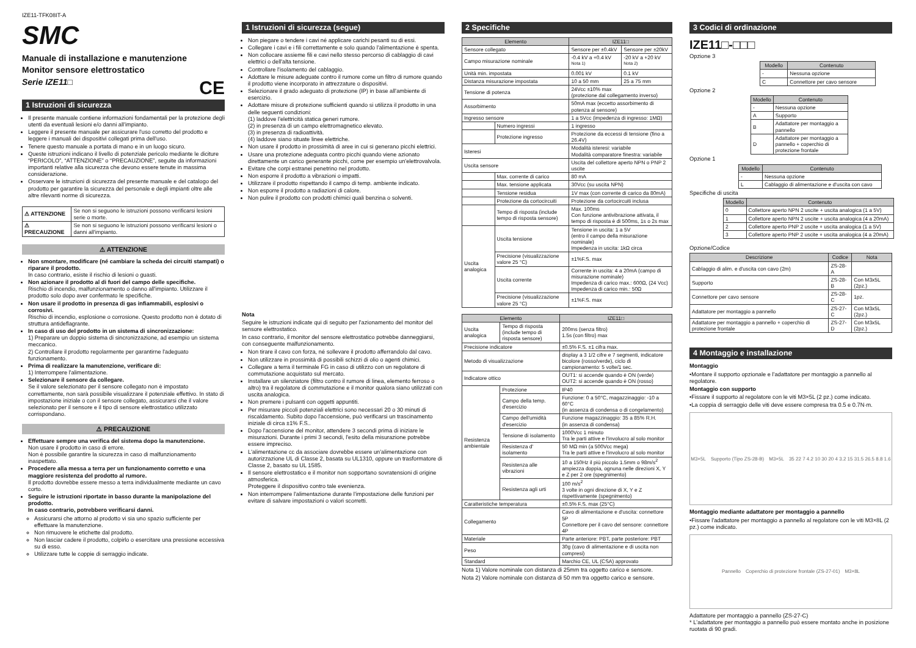IZE11-TFK08IT-A
SMC
Manuale di installazione e manutenzione
Monitor sensore elettrostatico
Serie IZE11□ CE
1 Istruzioni di sicurezza
Il presente manuale contiene informazioni fondamentali per la protezione degli utenti da eventuali lesioni e/o danni all'impianto.
Leggere il presente manuale per assicurare l'uso corretto del prodotto e leggere i manuali dei dispositivi collegati prima dell'uso.
Tenere questo manuale a portata di mano e in un luogo sicuro.
Queste istruzioni indicano il livello di potenziale pericolo mediante le diciture “PERICOLO”, “ATTENZIONE” o “PRECAUZIONE”, seguite da informazioni importanti relative alla sicurezza che devono essere tenute in massima considerazione.
Osservare le istruzioni di sicurezza del presente manuale e del catalogo del prodotto per garantire la sicurezza del personale e degli impianti oltre alle altre rilevanti norme di sicurezza.
| ⚠ ATTENZIONE | Se non si seguono le istruzioni possono verificarsi lesioni serie o morte. |
| ⚠ PRECAUZIONE | Se non si seguono le istruzioni possono verificarsi lesioni o danni all'impianto. |
⚠ ATTENZIONE
Non smontare, modificare (né cambiare la scheda dei circuiti stampati) o riparare il prodotto.
In caso contrario, esiste il rischio di lesioni o guasti.
Non azionare il prodotto al di fuori del campo delle specifiche.
Rischio di incendio, malfunzionamento o danno all'impianto. Utilizzare il prodotto solo dopo aver confermato le specifiche.
Non usare il prodotto in presenza di gas infiammabili, esplosivi o corrosivi.
Rischio di incendio, esplosione o corrosione. Questo prodotto non è dotato di struttura antideflagrante.
In caso di uso del prodotto in un sistema di sincronizzazione:
1) Preparare un doppio sistema di sincronizzazione, ad esempio un sistema meccanico.
2) Controllare il prodotto regolarmente per garantirne l'adeguato funzionamento.
Prima di realizzare la manutenzione, verificare di:
1) Interrompere l'alimentazione.
Selezionare il sensore da collegare.
Se il valore selezionato per il sensore collegato non è impostato correttamente, non sarà possibile visualizzare il potenziale effettivo. In stato di impostazione iniziale o con il sensore collegato, assicurarsi che il valore selezionato per il sensore e il tipo di sensore elettrostatico utilizzato corrispondano.
⚠ PRECAUZIONE
Effettuare sempre una verifica del sistema dopo la manutenzione.
Non usare il prodotto in caso di errore.
Non è possibile garantire la sicurezza in caso di malfunzionamento inaspettato.
Procedere alla messa a terra per un funzionamento corretto e una maggiore resistenza del prodotto al rumore.
Il prodotto dovrebbe essere messo a terra individualmente mediante un cavo corto.
Seguire le istruzioni riportate in basso durante la manipolazione del prodotto.
In caso contrario, potrebbero verificarsi danni.
Assicurarsi che attorno al prodotto vi sia uno spazio sufficiente per effettuare la manutenzione.
Non rimuovere le etichette dal prodotto.
Non lasciar cadere il prodotto, colpirlo o esercitare una pressione eccessiva su di esso.
Utilizzare tutte le coppie di serraggio indicate.
1 Istruzioni di sicurezza (segue)
Non piegare o tendere i cavi né applicare carichi pesanti su di essi.
Collegare i cavi e i fili correttamente e solo quando l'alimentazione è spenta.
Non collocare assieme fili e cavi nello stesso percorso di cablaggio di cavi elettrici o dell'alta tensione.
Controllare l'isolamento del cablaggio.
Adottare le misure adeguate contro il rumore come un filtro di rumore quando il prodotto viene incorporato in attrezzature o dispositivi.
Selezionare il grado adeguato di protezione (IP) in base all'ambiente di esercizio.
Adottare misure di protezione sufficienti quando si utilizza il prodotto in una delle seguenti condizioni:
(1) laddove l'elettricità statica generi rumore.
(2) in presenza di un campo elettromagnetico elevato.
(3) in presenza di radioattività.
(4) laddove siano situate linee elettriche.
Non usare il prodotto in prossimità di aree in cui si generano picchi elettrici.
Usare una protezione adeguata contro picchi quando viene azionato direttamente un carico generante picchi, come per esempio un'elettrovalvola.
Evitare che corpi estranei penetrino nel prodotto.
Non esporre il prodotto a vibrazioni o impatti.
Utilizzare il prodotto rispettando il campo di temp. ambiente indicato.
Non esporre il prodotto a radiazioni di calore.
Non pulire il prodotto con prodotti chimici quali benzina o solventi.
Nota
Seguire le istruzioni indicate qui di seguito per l'azionamento del monitor del sensore elettrostatico.
In caso contrario, il monitor del sensore elettrostatico potrebbe danneggiarsi, con conseguente malfunzionamento.
Non tirare il cavo con forza, né sollevare il prodotto afferrandolo dal cavo.
Non utilizzare in prossimità di possibili schizzi di olio o agenti chimici.
Collegare a terra il terminale FG in caso di utilizzo con un regolatore di commutazione acquistato sul mercato.
Installare un silenziatore (filtro contro il rumore di linea, elemento ferroso o altro) tra il regolatore di commutazione e il monitor qualora siano utilizzati con uscita analogica.
Non premere i pulsanti con oggetti appuntiti.
Per misurare piccoli potenziali elettrici sono necessari 20 o 30 minuti di riscaldamento. Subito dopo l'accensione, può verificarsi un trascinamento iniziale di circa ±1% F.S..
Dopo l'accensione del monitor, attendere 3 secondi prima di iniziare le misurazioni. Durante i primi 3 secondi, l'esito della misurazione potrebbe essere impreciso.
L'alimentazione cc da associare dovrebbe essere un'alimentazione con autorizzazione UL di Classe 2, basata su UL1310, oppure un trasformatore di Classe 2, basato su UL 1585.
Il sensore elettrostatico e il monitor non sopportano sovratensioni di origine atmosferica.
Proteggere il dispositivo contro tale evenienza.
Non interrompere l'alimentazione durante l'impostazione delle funzioni per evitare di salvare impostazioni o valori scorretti.
2 Specifiche
| Elemento | | IZE11□ | |
| --- | --- | --- | --- |
| Sensore collegato | | Sensore per ±0.4kV | Sensore per ±20kV |
| Campo misurazione nominale | | -0.4 kV a +0.4 kV <sup>Nota 1)</sup> | -20 kV a +20 kV <sup>Nota 2)</sup> |
| Unità min. impostata | | 0.001 kV | 0.1 kV |
| Distanza misurazione impostata | | 10 a 50 mm | 25 a 75 mm |
| Tensione di potenza | | 24Vcc ±10% max (protezione dal collegamento inverso) | |
| Assorbimento | | 50mA max (eccetto assorbimento di potenza al sensore) | |
| Ingresso sensore | | 1 a 5Vcc (impedenza di ingresso: 1MΩ) | |
| | Numero ingressi | 1 ingresso | |
| | Protezione ingresso | Protezione da eccessi di tensione (fino a 26.4V) | |
| Isteresi | | Modalità isteresi: variabile Modalità comparatore finestra: variabile | |
| Uscita sensore | | Uscita del collettore aperto NPN o PNP 2 uscite | |
| | Max. corrente di carico | 80 mA | |
| | Max. tensione applicata | 30Vcc (su uscita NPN) | |
| | Tensione residua | 1V max (con corrente di carico da 80mA) | |
| | Protezione da cortocircuiti | Protezione da cortocircuiti inclusa | |
| | Tempo di risposta (include tempo di risposta sensore) | Max. 100ms Con funzione antivibrazione attivata, il tempo di risposta è di 500ms, 1s o 2s max | |
| Uscita analogica | Uscita tensione | Tensione in uscita: 1 a 5V (entro il campo della misurazione nominale) Impedenza in uscita: 1kΩ circa | |
| | Precisione (visualizzazione valore 25 °C) | ±1%F.S. max | |
| | Uscita corrente | Corrente in uscita: 4 a 20mA (campo di misurazione nominale) Impedenza di carico max.: 600Ω, (24 Vcc) Impedenza di carico min.: 50Ω | |
| | Precisione (visualizzazione valore 25 °C) | ±1%F.S. max | |
| Elemento | | IZE11□ |
| --- | --- | --- |
| Uscita analogica | Tempo di risposta (include tempo di risposta sensore) | 200ms (senza filtro) 1.5s (con filtro) max |
| Precisione indicatore | | ±0.5% F.S. ±1 cifra max. |
| Metodo di visualizzazione | | display a 3 1/2 cifre e 7 segmenti, indicatore bicolore (rosso/verde), ciclo di campionamento: 5 volte/1 sec. |
| Indicatore ottico | | OUT1: si accende quando è ON (verde) OUT2: si accende quando è ON (rosso) |
| Resistenza ambientale | Protezione | IP40 |
| | Campo della temp. d'esercizio | Funzione: 0 a 50°C, magazzinaggio: -10 a 60°C (in assenza di condensa o di congelamento) |
| | Campo dell'umidità d'esercizio | Funzione magazzinaggio: 35 a 85% R.H. (in assenza di condensa) |
| | Tensione di isolamento | 1000Vcc 1 minuto Tra le parti attive e l'involucro al solo monitor |
| | Resistenza d' isolamento | 50 MΩ min (a 500Vcc mega) Tra le parti attive e l'involucro al solo monitor |
| | Resistenza alle vibrazioni | 10 a 150Hz il più piccolo 1.5mm o 98m/s<sup>2</sup> ampiezza doppia, ognuna nelle direzioni X, Y e Z per 2 ore (spegnimento) |
| | Resistenza agli urti | 100 m/s<sup>2</sup> 3 volte in ogni direzione di X, Y e Z rispettivamente (spegnimento) |
| Caratteristiche temperatura | | ±0.5% F.S. max (25°C) |
| Collegamento | | Cavo di alimentazione e d'uscita: connettore 5P Connettore per il cavo del sensore: connettore 4P |
| Materiale | | Parte anteriore: PBT, parte posteriore: PBT |
| Peso | | 30g (cavo di alimentazione e di uscita non compresi) |
| Standard | | Marchio CE, UL (CSA) approvato |
Nota 1) Valore nominale con distanza di 25mm tra oggetto carico e sensore.
Nota 2) Valore nominale con distanza di 50 mm tra oggetto carico e sensore.
3 Codici di ordinazione
IZE11□-□□□
Opzione 3
| Modello | Contenuto |
| --- | --- |
| - | Nessuna opzione |
| C | Connettore per cavo sensore |
Opzione 2
| Modello | Contenuto |
| --- | --- |
| - | Nessuna opzione |
| A | Supporto |
| B | Adattatore per montaggio a pannello |
| D | Adattatore per montaggio a pannello + coperchio di protezione frontale |
Opzione 1
| Modello | Contenuto |
| --- | --- |
| - | Nessuna opzione |
| L | Cablaggio di alimentazione e d'uscita con cavo |
Specifiche di uscita
| Modello | Contenuto |
| --- | --- |
| 0 | Collettore aperto NPN 2 uscite + uscita analogica (1 a 5V) |
| 1 | Collettore aperto NPN 2 uscite + uscita analogica (4 a 20mA) |
| 2 | Collettore aperto PNP 2 uscite + uscita analogica (1 a 5V) |
| 3 | Collettore aperto PNP 2 uscite + uscita analogica (4 a 20mA) |
Opzione/Codice
| Descrizione | Codice | Nota |
| --- | --- | --- |
| Cablaggio di alim. e d'uscita con cavo (2m) | ZS-28-A | |
| Supporto | ZS-28-B | Con M3x5L (2pz.) |
| Connettore per cavo sensore | ZS-28-C | 1pz. |
| Adattatore per montaggio a pannello | ZS-27-C | Con M3x5L (2pz.) |
| Adattatore per montaggio a pannello + coperchio di protezione frontale | ZS-27-D | Con M3x5L (2pz.) |
4 Montaggio e installazione
Montaggio
•Montare il supporto opzionale e l'adattatore per montaggio a pannello al regolatore.
Montaggio con supporto
•Fissare il supporto al regolatore con le viti M3×5L (2 pz.) come indicato.
•La coppia di serraggio delle viti deve essere compresa tra 0.5 e 0.7N·m.
M3×5L Supporto (Tipo ZS-28-B) M3×5L 35 22 7 4.2 10 30 20 4 3.2 15 31.5 26.5 8.8 1.6
Montaggio mediante adattatore per montaggio a pannello
•Fissare l'adattatore per montaggio a pannello al regolatore con le viti M3×8L (2 pz.) come indicato.
Pannello Coperchio di protezione frontale (ZS-27-01) M3×8L
Adattatore per montaggio a pannello (ZS-27-C)
* L'adattatore per montaggio a pannello può essere montato anche in posizione ruotata di 90 gradi.